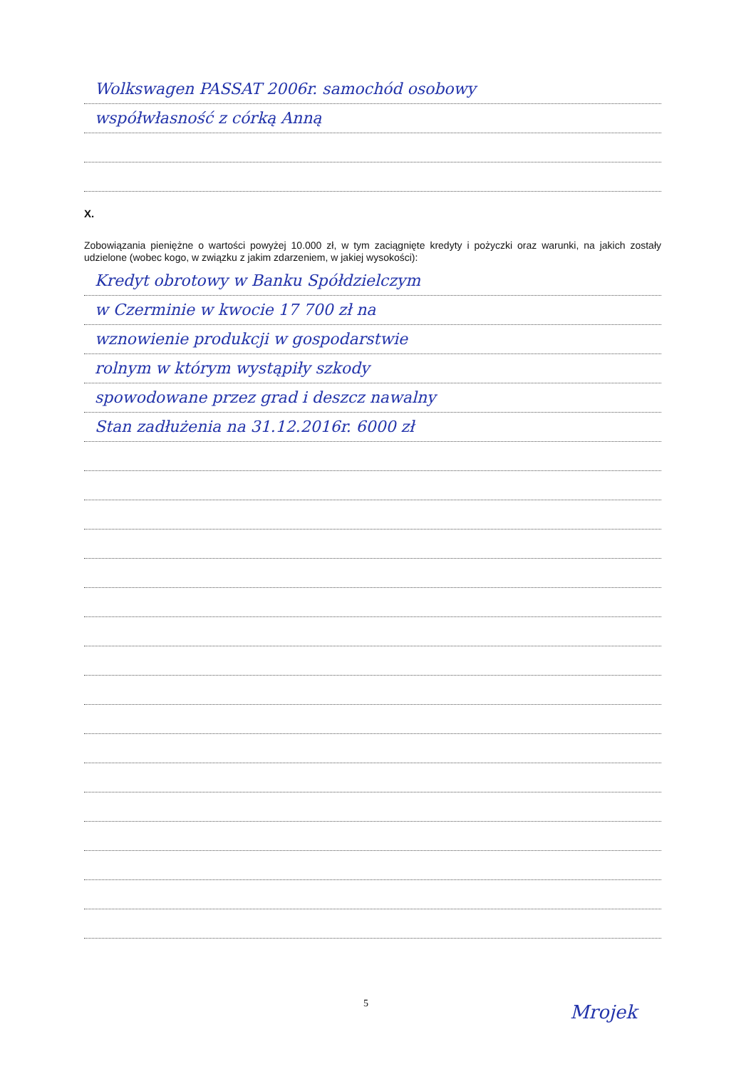Wolkswagen PASSAT 2006r. samochód osobowy
współwłasność z córką Anną
X.
Zobowiązania pieniężne o wartości powyżej 10.000 zł, w tym zaciągnięte kredyty i pożyczki oraz warunki, na jakich zostały udzielone (wobec kogo, w związku z jakim zdarzeniem, w jakiej wysokości):
Kredyt obrotowy w Banku Spółdzielczym
w Czerminie w kwocie 17 700 zł na
wznowienie produkcji w gospodarstwie
rolnym w którym wystąpiły szkody
spowodowane przez grad i deszcz nawalny
Stan zadłużenia na 31.12.2016r. 6000 zł
5 Mrojek